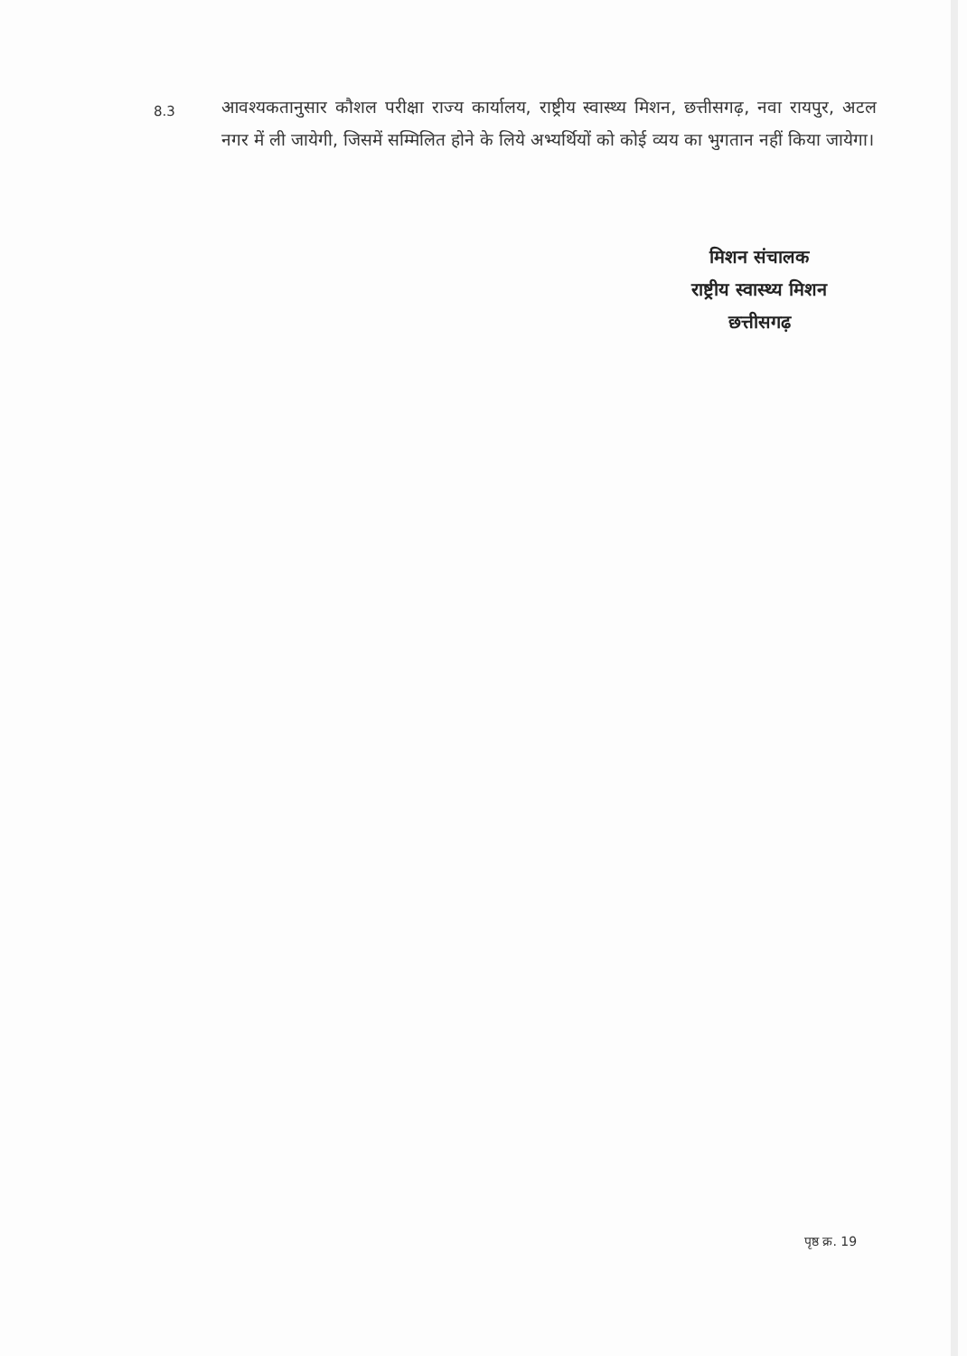8.3
आवश्यकतानुसार कौशल परीक्षा राज्य कार्यालय, राष्ट्रीय स्वास्थ्य मिशन, छत्तीसगढ़, नवा रायपुर, अटल नगर में ली जायेगी, जिसमें सम्मिलित होने के लिये अभ्यर्थियों को कोई व्यय का भुगतान नहीं किया जायेगा।
मिशन संचालक
राष्ट्रीय स्वास्थ्य मिशन
छत्तीसगढ़
पृष्ठ क्र. 19